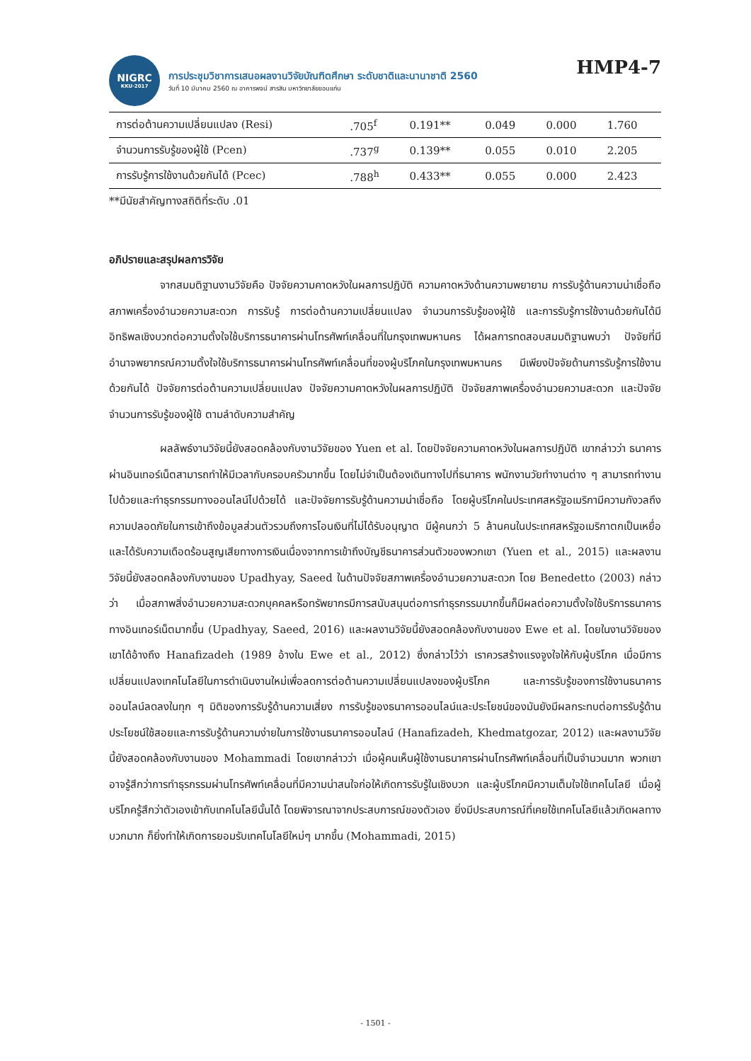NIGRC
KKU·2017
การประชุมวิชาการเสนอผลงานวิจัยบัณฑิตศึกษา ระดับชาติและนานาชาติ 2560
วันที่ 10 มีนาคม 2560 ณ อาคารพจน์ สารสิน มหาวิทยาลัยขอนแก่น
HMP4-7
| การต่อต้านความเปลี่ยนแปลง (Resi) | .705<sup>f</sup> | 0.191** | 0.049 | 0.000 | 1.760 |
| จำนวนการรับรู้ของผู้ใช้ (Pcen) | .737<sup>g</sup> | 0.139** | 0.055 | 0.010 | 2.205 |
| การรับรู้การใช้งานด้วยกันได้ (Pcec) | .788<sup>h</sup> | 0.433** | 0.055 | 0.000 | 2.423 |
**มีนัยสำคัญทางสถิติที่ระดับ .01
อภิปรายและสรุปผลการวิจัย
จากสมมติฐานงานวิจัยคือ ปัจจัยความคาดหวังในผลการปฏิบัติ ความคาดหวังด้านความพยายาม การรับรู้ด้านความน่าเชื่อถือ สภาพเครื่องอำนวยความสะดวก การรับรู้ การต่อต้านความเปลี่ยนแปลง จำนวนการรับรู้ของผู้ใช้ และการรับรู้การใช้งานด้วยกันได้มีอิทธิพลเชิงบวกต่อความตั้งใจใช้บริการธนาคารผ่านโทรศัพท์เคลื่อนที่ในกรุงเทพมหานคร ได้ผลการทดสอบสมมติฐานพบว่า ปัจจัยที่มีอำนาจพยากรณ์ความตั้งใจใช้บริการธนาคารผ่านโทรศัพท์เคลื่อนที่ของผู้บริโภคในกรุงเทพมหานคร มีเพียงปัจจัยด้านการรับรู้การใช้งานด้วยกันได้ ปัจจัยการต่อต้านความเปลี่ยนแปลง ปัจจัยความคาดหวังในผลการปฏิบัติ ปัจจัยสภาพเครื่องอำนวยความสะดวก และปัจจัยจำนวนการรับรู้ของผู้ใช้ ตามลำดับความสำคัญ
ผลลัพธ์งานวิจัยนี้ยังสอดคล้องกับงานวิจัยของ Yuen et al. โดยปัจจัยความคาดหวังในผลการปฏิบัติ เขากล่าวว่า ธนาคารผ่านอินเทอร์เน็ตสามารถทำให้มีเวลากับครอบครัวมากขึ้น โดยไม่จำเป็นต้องเดินทางไปที่ธนาคาร พนักงานวัยทำงานต่าง ๆ สามารถทำงานไปด้วยและทำธุรกรรมทางออนไลน์ไปด้วยได้ และปัจจัยการรับรู้ด้านความน่าเชื่อถือ โดยผู้บริโภคในประเทศสหรัฐอเมริกามีความกังวลถึงความปลอดภัยในการเข้าถึงข้อมูลส่วนตัวรวมถึงการโอนเงินที่ไม่ได้รับอนุญาต มีผู้คนกว่า 5 ล้านคนในประเทศสหรัฐอเมริกาตกเป็นเหยื่อและได้รับความเดือดร้อนสูญเสียทางการเงินเนื่องจากการเข้าถึงบัญชีธนาคารส่วนตัวของพวกเขา (Yuen et al., 2015) และผลงานวิจัยนี้ยังสอดคล้องกับงานของ Upadhyay, Saeed ในด้านปัจจัยสภาพเครื่องอำนวยความสะดวก โดย Benedetto (2003) กล่าวว่า เมื่อสภาพสิ่งอำนวยความสะดวกบุคคลหรือทรัพยากรมีการสนับสนุนต่อการทำธุรกรรมมากขึ้นก็มีผลต่อความตั้งใจใช้บริการธนาคารทางอินเทอร์เน็ตมากขึ้น (Upadhyay, Saeed, 2016) และผลงานวิจัยนี้ยังสอดคล้องกับงานของ Ewe et al. โดยในงานวิจัยของเขาได้อ้างถึง Hanafizadeh (1989 อ้างใน Ewe et al., 2012) ซึ่งกล่าวไว้ว่า เราควรสร้างแรงจูงใจให้กับผู้บริโภค เมื่อมีการเปลี่ยนแปลงเทคโนโลยีในการดำเนินงานใหม่เพื่อลดการต่อต้านความเปลี่ยนแปลงของผู้บริโภค และการรับรู้ของการใช้งานธนาคารออนไลน์ลดลงในทุก ๆ มิติของการรับรู้ด้านความเสี่ยง การรับรู้ของธนาคารออนไลน์และประโยชน์ของมันยังมีผลกระทบต่อการรับรู้ด้านประโยชน์ใช้สอยและการรับรู้ด้านความง่ายในการใช้งานธนาคารออนไลน์ (Hanafizadeh, Khedmatgozar, 2012) และผลงานวิจัยนี้ยังสอดคล้องกับงานของ Mohammadi โดยเขากล่าวว่า เมื่อผู้คนเห็นผู้ใช้งานธนาคารผ่านโทรศัพท์เคลื่อนที่เป็นจำนวนมาก พวกเขาอาจรู้สึกว่าการทำธุรกรรมผ่านโทรศัพท์เคลื่อนที่มีความน่าสนใจก่อให้เกิดการรับรู้ในเชิงบวก และผู้บริโภคมีความเต็มใจใช้เทคโนโลยี เมื่อผู้บริโภครู้สึกว่าตัวเองเข้ากับเทคโนโลยีนั้นได้ โดยพิจารณาจากประสบการณ์ของตัวเอง ยิ่งมีประสบการณ์ที่เคยใช้เทคโนโลยีแล้วเกิดผลทางบวกมาก ก็ยิ่งทำให้เกิดการยอมรับเทคโนโลยีใหม่ๆ มากขึ้น (Mohammadi, 2015)
- 1501 -